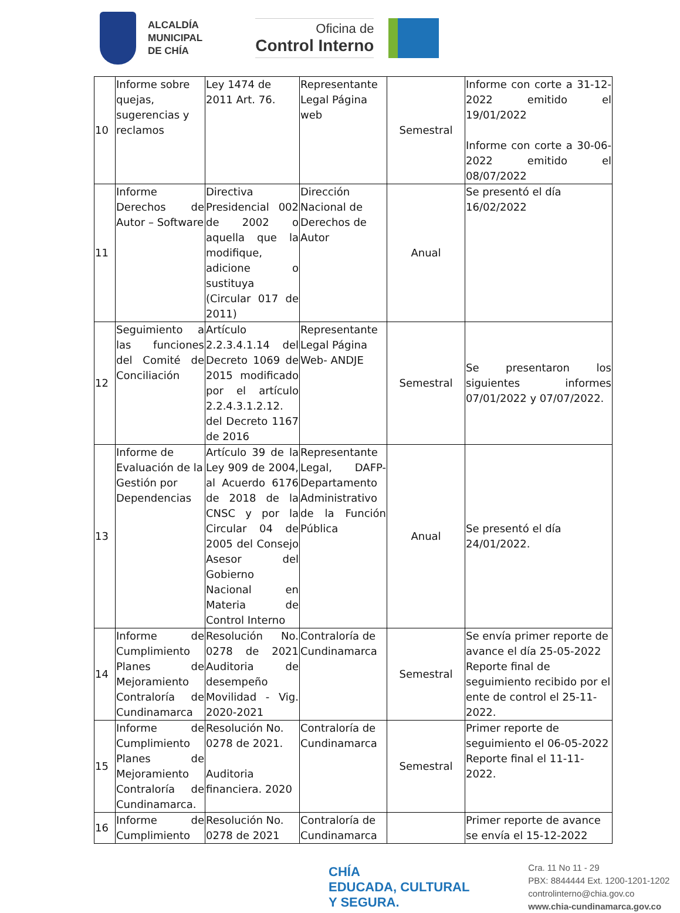ALCALDÍA
MUNICIPAL
DE CHÍA
Oficina de
Control Interno
| 10 | Informe sobre quejas, sugerencias y reclamos | Ley 1474 de 2011 Art. 76. | Representante Legal Página web | Semestral | Informe con corte a 31-12-2022 emitido el 19/01/2022 Informe con corte a 30-06-2022 emitido el 08/07/2022 |
| 11 | Informe Derechos de Autor – Software | Directiva Presidencial 002 de 2002 o aquella que la modifique, adicione o sustituya (Circular 017 de 2011) | Dirección Nacional de Derechos de Autor | Anual | Se presentó el día 16/02/2022 |
| 12 | Seguimiento a las funciones del Comité de Conciliación | Artículo 2.2.3.4.1.14 del Decreto 1069 de 2015 modificado por el artículo 2.2.4.3.1.2.12. del Decreto 1167 de 2016 | Representante Legal Página Web- ANDJE | Semestral | Se presentaron los siguientes informes 07/01/2022 y 07/07/2022. |
| 13 | Informe de Evaluación de la Gestión por Dependencias | Artículo 39 de la Ley 909 de 2004, al Acuerdo 6176 de 2018 de la CNSC y por la Circular 04 de 2005 del Consejo Asesor del Gobierno Nacional en Materia de Control Interno | Representante Legal, DAFP-Departamento Administrativo de la Función Pública | Anual | Se presentó el día 24/01/2022. |
| 14 | Informe de Cumplimiento Planes de Mejoramiento Contraloría de Cundinamarca | Resolución No. 0278 de 2021 Auditoria de desempeño Movilidad - Vig. 2020-2021 | Contraloría de Cundinamarca | Semestral | Se envía primer reporte de avance el día 25-05-2022 Reporte final de seguimiento recibido por el ente de control el 25-11-2022. |
| 15 | Informe de Cumplimiento Planes de Mejoramiento Contraloría de Cundinamarca. | Resolución No. 0278 de 2021. Auditoria financiera. 2020 | Contraloría de Cundinamarca | Semestral | Primer reporte de seguimiento el 06-05-2022 Reporte final el 11-11-2022. |
| 16 | Informe de Cumplimiento | Resolución No. 0278 de 2021 | Contraloría de Cundinamarca | | Primer reporte de avance se envía el 15-12-2022 |
CHÍA
EDUCADA, CULTURAL
Y SEGURA.
Cra. 11 No 11 - 29
PBX: 8844444 Ext. 1200-1201-1202
controlinterno@chia.gov.co
www.chia-cundinamarca.gov.co